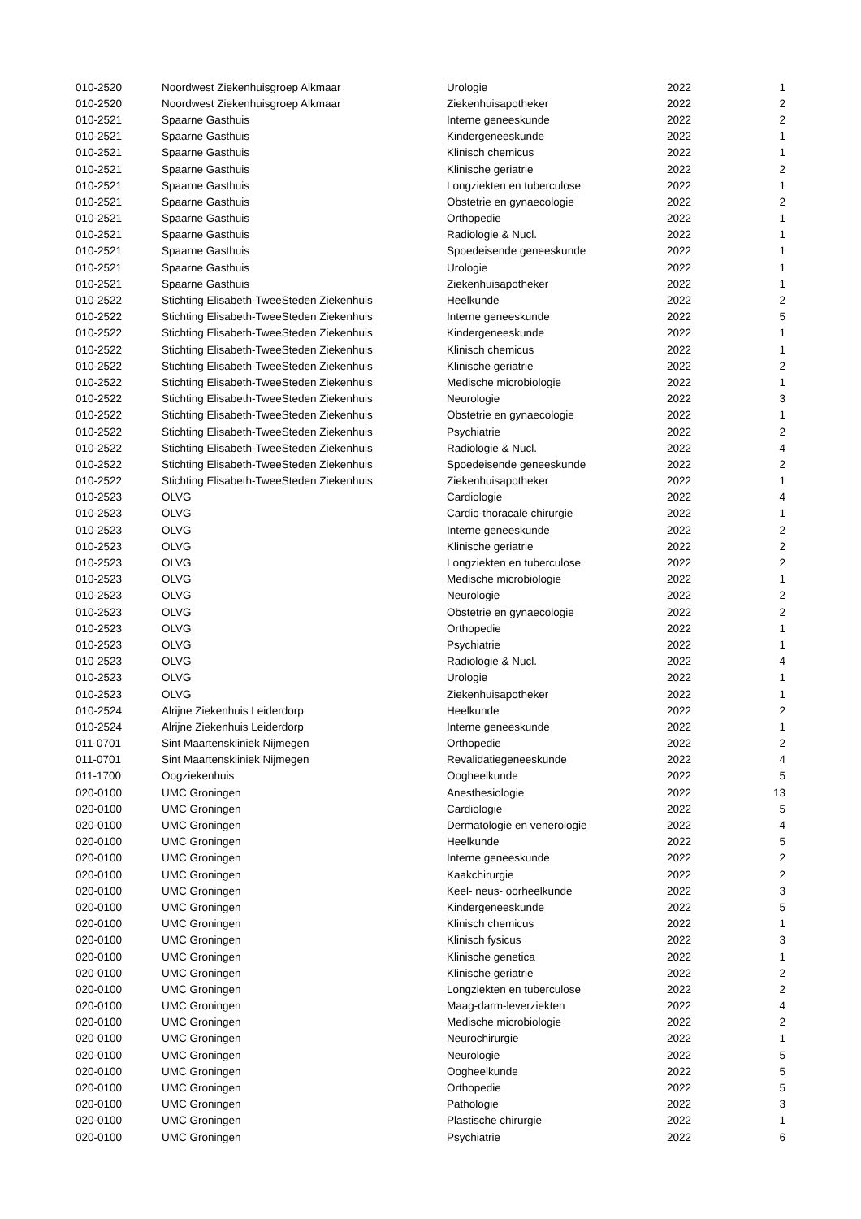| 010-2520 | Noordwest Ziekenhuisgroep Alkmaar | Urologie | 2022 | 1 |
| 010-2520 | Noordwest Ziekenhuisgroep Alkmaar | Ziekenhuisapotheker | 2022 | 2 |
| 010-2521 | Spaarne Gasthuis | Interne geneeskunde | 2022 | 2 |
| 010-2521 | Spaarne Gasthuis | Kindergeneeskunde | 2022 | 1 |
| 010-2521 | Spaarne Gasthuis | Klinisch chemicus | 2022 | 1 |
| 010-2521 | Spaarne Gasthuis | Klinische geriatrie | 2022 | 2 |
| 010-2521 | Spaarne Gasthuis | Longziekten en tuberculose | 2022 | 1 |
| 010-2521 | Spaarne Gasthuis | Obstetrie en gynaecologie | 2022 | 2 |
| 010-2521 | Spaarne Gasthuis | Orthopedie | 2022 | 1 |
| 010-2521 | Spaarne Gasthuis | Radiologie & Nucl. | 2022 | 1 |
| 010-2521 | Spaarne Gasthuis | Spoedeisende geneeskunde | 2022 | 1 |
| 010-2521 | Spaarne Gasthuis | Urologie | 2022 | 1 |
| 010-2521 | Spaarne Gasthuis | Ziekenhuisapotheker | 2022 | 1 |
| 010-2522 | Stichting Elisabeth-TweeSteden Ziekenhuis | Heelkunde | 2022 | 2 |
| 010-2522 | Stichting Elisabeth-TweeSteden Ziekenhuis | Interne geneeskunde | 2022 | 5 |
| 010-2522 | Stichting Elisabeth-TweeSteden Ziekenhuis | Kindergeneeskunde | 2022 | 1 |
| 010-2522 | Stichting Elisabeth-TweeSteden Ziekenhuis | Klinisch chemicus | 2022 | 1 |
| 010-2522 | Stichting Elisabeth-TweeSteden Ziekenhuis | Klinische geriatrie | 2022 | 2 |
| 010-2522 | Stichting Elisabeth-TweeSteden Ziekenhuis | Medische microbiologie | 2022 | 1 |
| 010-2522 | Stichting Elisabeth-TweeSteden Ziekenhuis | Neurologie | 2022 | 3 |
| 010-2522 | Stichting Elisabeth-TweeSteden Ziekenhuis | Obstetrie en gynaecologie | 2022 | 1 |
| 010-2522 | Stichting Elisabeth-TweeSteden Ziekenhuis | Psychiatrie | 2022 | 2 |
| 010-2522 | Stichting Elisabeth-TweeSteden Ziekenhuis | Radiologie & Nucl. | 2022 | 4 |
| 010-2522 | Stichting Elisabeth-TweeSteden Ziekenhuis | Spoedeisende geneeskunde | 2022 | 2 |
| 010-2522 | Stichting Elisabeth-TweeSteden Ziekenhuis | Ziekenhuisapotheker | 2022 | 1 |
| 010-2523 | OLVG | Cardiologie | 2022 | 4 |
| 010-2523 | OLVG | Cardio-thoracale chirurgie | 2022 | 1 |
| 010-2523 | OLVG | Interne geneeskunde | 2022 | 2 |
| 010-2523 | OLVG | Klinische geriatrie | 2022 | 2 |
| 010-2523 | OLVG | Longziekten en tuberculose | 2022 | 2 |
| 010-2523 | OLVG | Medische microbiologie | 2022 | 1 |
| 010-2523 | OLVG | Neurologie | 2022 | 2 |
| 010-2523 | OLVG | Obstetrie en gynaecologie | 2022 | 2 |
| 010-2523 | OLVG | Orthopedie | 2022 | 1 |
| 010-2523 | OLVG | Psychiatrie | 2022 | 1 |
| 010-2523 | OLVG | Radiologie & Nucl. | 2022 | 4 |
| 010-2523 | OLVG | Urologie | 2022 | 1 |
| 010-2523 | OLVG | Ziekenhuisapotheker | 2022 | 1 |
| 010-2524 | Alrijne Ziekenhuis Leiderdorp | Heelkunde | 2022 | 2 |
| 010-2524 | Alrijne Ziekenhuis Leiderdorp | Interne geneeskunde | 2022 | 1 |
| 011-0701 | Sint Maartenskliniek Nijmegen | Orthopedie | 2022 | 2 |
| 011-0701 | Sint Maartenskliniek Nijmegen | Revalidatiegeneeskunde | 2022 | 4 |
| 011-1700 | Oogziekenhuis | Oogheelkunde | 2022 | 5 |
| 020-0100 | UMC Groningen | Anesthesiologie | 2022 | 13 |
| 020-0100 | UMC Groningen | Cardiologie | 2022 | 5 |
| 020-0100 | UMC Groningen | Dermatologie en venerologie | 2022 | 4 |
| 020-0100 | UMC Groningen | Heelkunde | 2022 | 5 |
| 020-0100 | UMC Groningen | Interne geneeskunde | 2022 | 2 |
| 020-0100 | UMC Groningen | Kaakchirurgie | 2022 | 2 |
| 020-0100 | UMC Groningen | Keel- neus- oorheelkunde | 2022 | 3 |
| 020-0100 | UMC Groningen | Kindergeneeskunde | 2022 | 5 |
| 020-0100 | UMC Groningen | Klinisch chemicus | 2022 | 1 |
| 020-0100 | UMC Groningen | Klinisch fysicus | 2022 | 3 |
| 020-0100 | UMC Groningen | Klinische genetica | 2022 | 1 |
| 020-0100 | UMC Groningen | Klinische geriatrie | 2022 | 2 |
| 020-0100 | UMC Groningen | Longziekten en tuberculose | 2022 | 2 |
| 020-0100 | UMC Groningen | Maag-darm-leverziekten | 2022 | 4 |
| 020-0100 | UMC Groningen | Medische microbiologie | 2022 | 2 |
| 020-0100 | UMC Groningen | Neurochirurgie | 2022 | 1 |
| 020-0100 | UMC Groningen | Neurologie | 2022 | 5 |
| 020-0100 | UMC Groningen | Oogheelkunde | 2022 | 5 |
| 020-0100 | UMC Groningen | Orthopedie | 2022 | 5 |
| 020-0100 | UMC Groningen | Pathologie | 2022 | 3 |
| 020-0100 | UMC Groningen | Plastische chirurgie | 2022 | 1 |
| 020-0100 | UMC Groningen | Psychiatrie | 2022 | 6 |